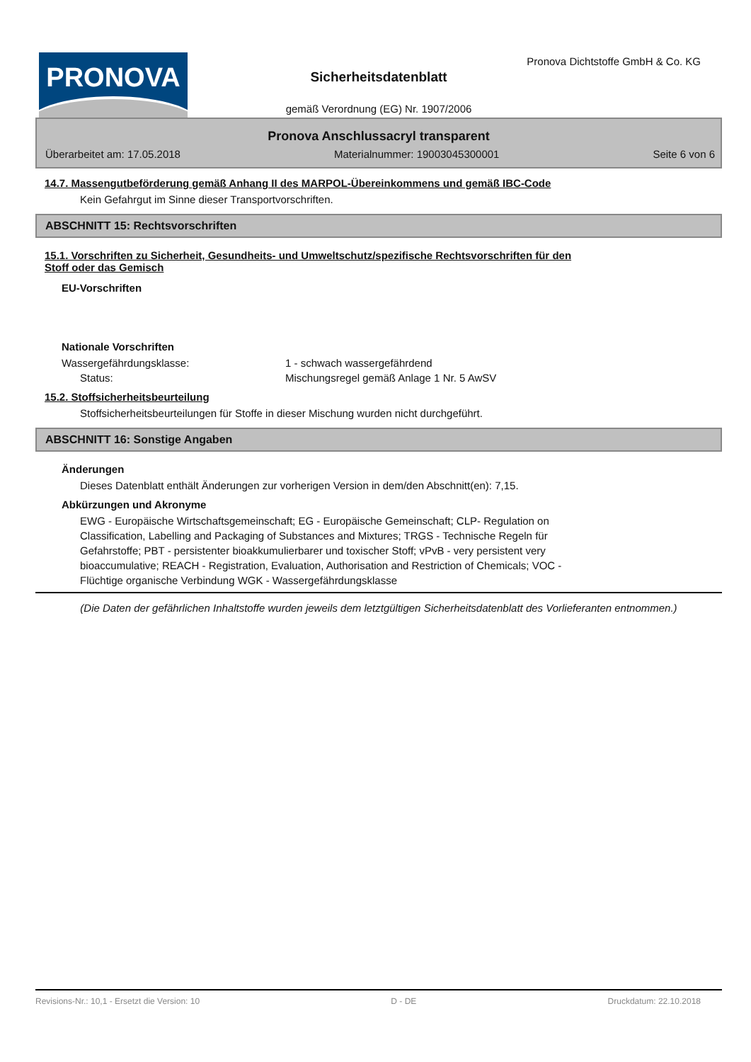PRONOVA
Pronova Dichtstoffe GmbH & Co. KG
Sicherheitsdatenblatt
gemäß Verordnung (EG) Nr. 1907/2006
Pronova Anschlussacryl transparent
Überarbeitet am: 17.05.2018 Materialnummer: 19003045300001 Seite 6 von 6
14.7. Massengutbeförderung gemäß Anhang II des MARPOL-Übereinkommens und gemäß IBC-Code
Kein Gefahrgut im Sinne dieser Transportvorschriften.
ABSCHNITT 15: Rechtsvorschriften
15.1. Vorschriften zu Sicherheit, Gesundheits- und Umweltschutz/spezifische Rechtsvorschriften für den
Stoff oder das Gemisch
EU-Vorschriften
Nationale Vorschriften
Wassergefährdungsklasse: 1 - schwach wassergefährdend
Status: Mischungsregel gemäß Anlage 1 Nr. 5 AwSV
15.2. Stoffsicherheitsbeurteilung
Stoffsicherheitsbeurteilungen für Stoffe in dieser Mischung wurden nicht durchgeführt.
ABSCHNITT 16: Sonstige Angaben
Änderungen
Dieses Datenblatt enthält Änderungen zur vorherigen Version in dem/den Abschnitt(en): 7,15.
Abkürzungen und Akronyme
EWG - Europäische Wirtschaftsgemeinschaft; EG - Europäische Gemeinschaft; CLP- Regulation on Classification, Labelling and Packaging of Substances and Mixtures; TRGS - Technische Regeln für Gefahrstoffe; PBT - persistenter bioakkumulierbarer und toxischer Stoff; vPvB - very persistent very bioaccumulative; REACH - Registration, Evaluation, Authorisation and Restriction of Chemicals; VOC - Flüchtige organische Verbindung WGK - Wassergefährdungsklasse
(Die Daten der gefährlichen Inhaltstoffe wurden jeweils dem letztgültigen Sicherheitsdatenblatt des Vorlieferanten entnommen.)
Revisions-Nr.: 10,1 - Ersetzt die Version: 10 D - DE Druckdatum: 22.10.2018